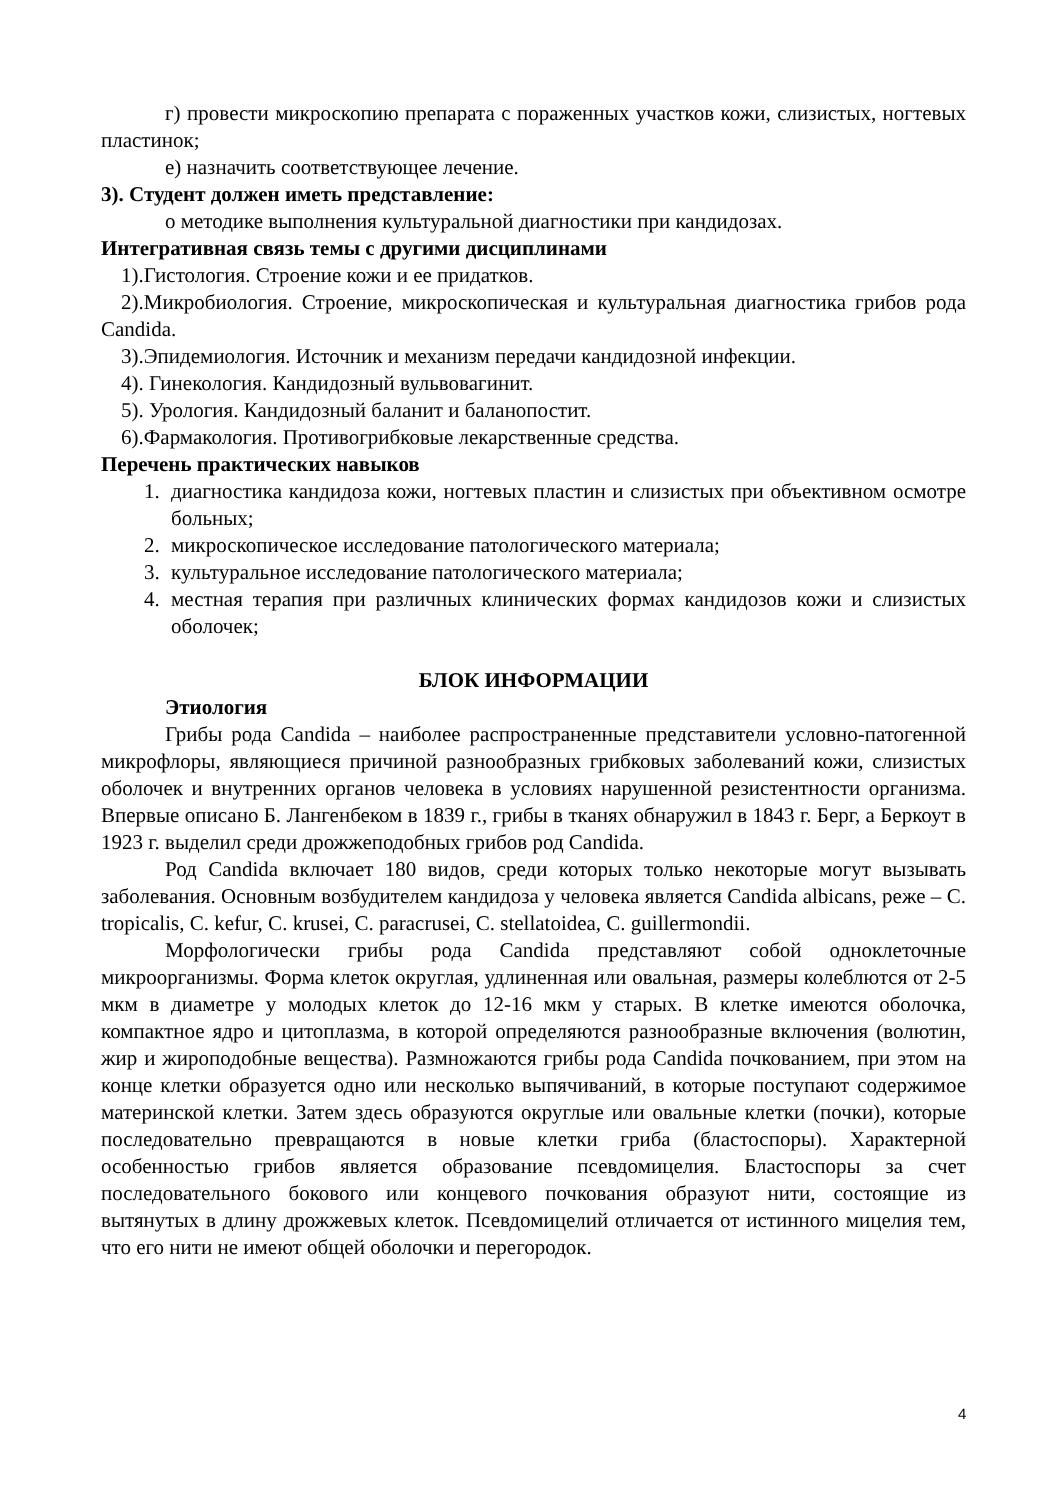г) провести микроскопию препарата с пораженных участков кожи, слизистых, ногтевых пластинок;
е) назначить соответствующее лечение.
3). Студент должен иметь представление:
о методике выполнения культуральной диагностики при кандидозах.
Интегративная связь темы с другими дисциплинами
1).Гистология. Строение кожи и ее придатков.
2).Микробиология. Строение, микроскопическая и культуральная диагностика грибов рода Candida.
3).Эпидемиология. Источник и механизм передачи кандидозной инфекции.
4). Гинекология. Кандидозный вульвовагинит.
5). Урология. Кандидозный баланит и баланопостит.
6).Фармакология. Противогрибковые лекарственные средства.
Перечень практических навыков
1. диагностика кандидоза кожи, ногтевых пластин и слизистых при объективном осмотре больных;
2. микроскопическое исследование патологического материала;
3. культуральное исследование патологического материала;
4. местная терапия при различных клинических формах кандидозов кожи и слизистых оболочек;
БЛОК ИНФОРМАЦИИ
Этиология
Грибы рода Candida – наиболее распространенные представители условно-патогенной микрофлоры, являющиеся причиной разнообразных грибковых заболеваний кожи, слизистых оболочек и внутренних органов человека в условиях нарушенной резистентности организма. Впервые описано Б. Лангенбеком в 1839 г., грибы в тканях обнаружил в 1843 г. Берг, а Беркоут в 1923 г. выделил среди дрожжеподобных грибов род Candida.
Род Candida включает 180 видов, среди которых только некоторые могут вызывать заболевания. Основным возбудителем кандидоза у человека является Candida albicans, реже – C. tropicalis, C. kefur, C. krusei, C. paracrusei, C. stellatoidea, C. guillermondii.
Морфологически грибы рода Candida представляют собой одноклеточные микроорганизмы. Форма клеток округлая, удлиненная или овальная, размеры колеблются от 2-5 мкм в диаметре у молодых клеток до 12-16 мкм у старых. В клетке имеются оболочка, компактное ядро и цитоплазма, в которой определяются разнообразные включения (волютин, жир и жироподобные вещества). Размножаются грибы рода Candida почкованием, при этом на конце клетки образуется одно или несколько выпячиваний, в которые поступают содержимое материнской клетки. Затем здесь образуются округлые или овальные клетки (почки), которые последовательно превращаются в новые клетки гриба (бластоспоры). Характерной особенностью грибов является образование псевдомицелия. Бластоспоры за счет последовательного бокового или концевого почкования образуют нити, состоящие из вытянутых в длину дрожжевых клеток. Псевдомицелий отличается от истинного мицелия тем, что его нити не имеют общей оболочки и перегородок.
4